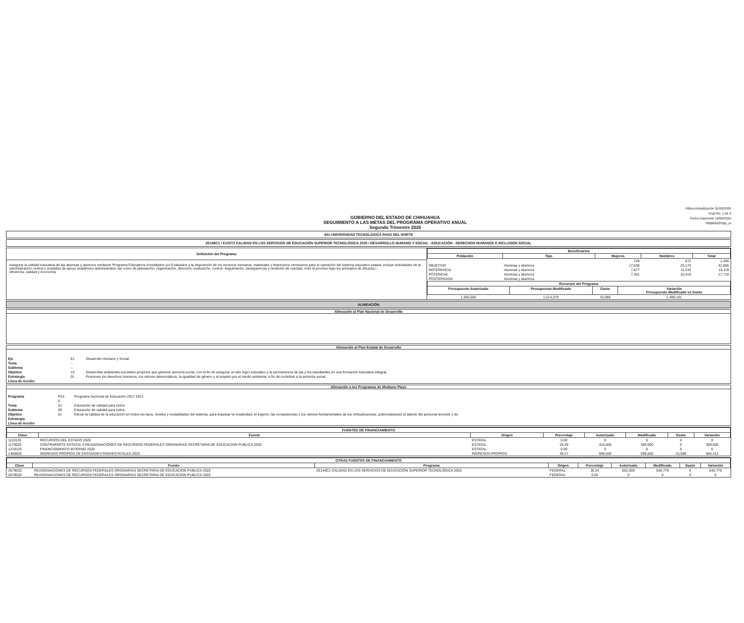GOBIERNO DEL ESTADO DE CHIHUAHUA
SEGUIMIENTO A LAS METAS DEL PROGRAMA OPERATIVO ANUAL
Segundo Trimestre 2020
Ultima Actualización 31/03/2020
Hoja No. 1 de 3
Fecha Impresión 14/09/2020
PRBRREP565_m
441-UNIVERSIDAD TECNOLOGICA PASO DEL NORTE
2E146C1 / E103T2 CALIDAD EN LOS SERVICIOS DE EDUCACIÓN SUPERIOR TECNOLÓGICA 2020 / DESARROLLO HUMANO Y SOCIAL - EDUCACIÓN - DERECHOS HUMANOS E INCLUSIÓN SOCIAL
Definición del Programa
Asegurar la calidad educativa de las alumnas y alumnos mediante Programa Educativos Acreditados y/o Evaluados y la disposición de los recursos humanos, materiales y financieros necesarios para la operación del sistema educativo estatal, incluye actividades de la administración central y unidades de apoyo académico-administrativo así como de planeación, organización, dirección, evaluación, control, Seguimiento, transparencia y rendición de cuentas; todo el proceso bajo los principios de eficacia,□
eficiencia, calidad y economía.
| Beneficiarios | | | | |
| --- | --- | --- | --- | --- |
| Población | Tipo | Mujeres | Hombres | Total |
| | | 728 | 672 | 1,400 |
| OBJETIVO | Alumnas y alumnos | 17,636 | 25,170 | 42,806 |
| REFERENCIA | Alumnas y alumnos | 7,877 | 11,242 | 19,119 |
| POTENCIAL | Alumnas y alumnos | 7,301 | 10,418 | 17,719 |
| POSTERGADA | Alumnas y alumnos | | | |
| Recursos del Programa | | | |
| --- | --- | --- | --- |
| Presupuesto Autorizado | Presupuesto Modificado | Gasto | Variación Presupuesto Modificado vs Gasto |
| 1,566,500 | 1,514,279 | 15,088 | 1,499,191 |
ALINEACIÓN
Alineación al Plan Nacional de Desarrollo
Alineación al Plan Estatal de Desarrollo
| Eje | E1 | Desarrollo Humano y Social |
| Tema | -- | |
| Subtema | -- | |
| Objetivo | 13 | Desarrollar ambientes escolares propicios que generen armonía social, con el fin de asegurar un alto logro educativo y la permanencia de las y los estudiantes en una formación educativa integral. |
| Estrategia | 01 | Promover los derechos humanos, los valores democráticos, la igualdad de género y el respeto por el medio ambiente, a fin de contribuir a la armonía social. |
| Línea de Acción | | |
Alineación a los Programas de Mediano Plazo
| Programa | PS1 | Programa Sectorial de Educación 2017 2021 |
| | 0 | |
| Tema | 01 | Educación de calidad para todos |
| Subtema | 00 | Educación de calidad para todos |
| Objetivo | 01 | Elevar la calidad de la educación en todos los tipos, niveles y modalidades del sistema, para impulsar la creatividad, el ingenio, las competencias y los valores fundamentales de los chihuahuenses, potencializando el talento del personal docente y de |
| Estrategia | | |
| Línea de Acción | | |
| FUENTES DE FINANCIAMIENTO | | | | | | | |
| --- | --- | --- | --- | --- | --- | --- | --- |
| Clave | Fuente | Origen | Porcentaje | Autorizado | Modificado | Gasto | Variación |
| 1110120 | RECURSOS DEL ESTADO 2020 | ESTATAL | 0.00 | 0 | 0 | 0 | 0 |
| 1179020 | CONTRAPARTE ESTATAL A REASIGNACIONES DE RECURSOS FEDERALES ORDINARIAS SECRETARIA DE EDUCACION PUBLICA 2020 | ESTATAL | 26.49 | 415,000 | 369,000 | 0 | 369,000 |
| 1219120 | FINANCIAMIENTO INTERNO 2020 | ESTATAL | 0.00 | 0 | 0 | 0 | 0 |
| 1489820 | INGRESOS PROPIOS DE ENTIDADES PARAESTATALES 2020 | INGRESOS PROPIOS | 38.27 | 599,500 | 599,500 | 15,088 | 584,412 |
| OTRAS FUENTES DE FINANCIAMIENTO | | | | | | | | |
| --- | --- | --- | --- | --- | --- | --- | --- | --- |
| Clave | Fuente | Programa | Origen | Porcentaje | Autorizado | Modificado | Gasto | Variación |
| 2579020 | REASIGNACIONES DE RECURSOS FEDERALES ORDINARIAS SECRETARIA DE EDUCACION PUBLICA 2020 | 2E146C1 CALIDAD EN LOS SERVICIOS DE EDUCACIÓN SUPERIOR TECNOLÓGICA 2020 | FEDERAL | 35.24 | 552,000 | 545,779 | 0 | 545,779 |
| 2579020 | REASIGNACIONES DE RECURSOS FEDERALES ORDINARIAS SECRETARIA DE EDUCACION PUBLICA 2020 | | FEDERAL | 0.00 | 0 | 0 | 0 | 0 |